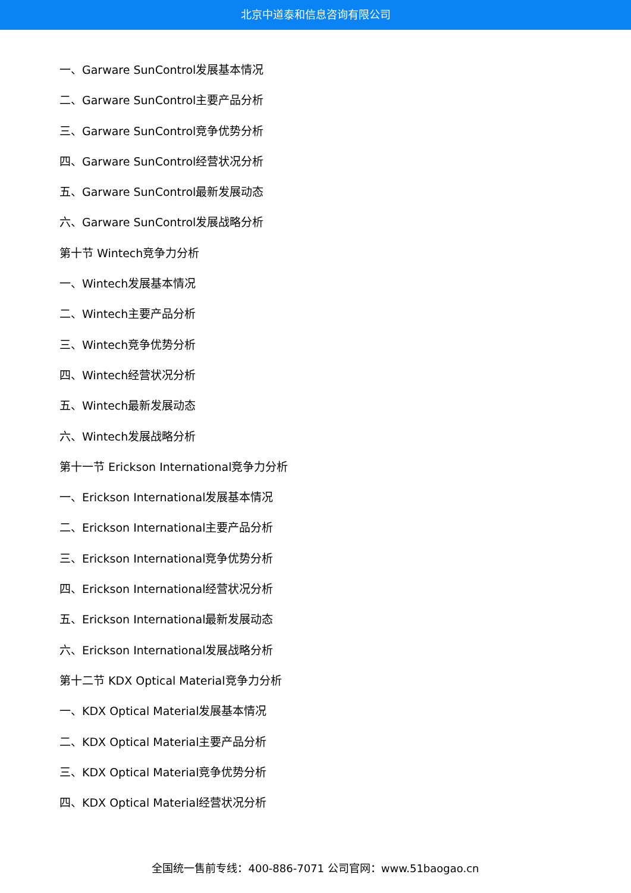北京中道泰和信息咨询有限公司
一、Garware SunControl发展基本情况
二、Garware SunControl主要产品分析
三、Garware SunControl竞争优势分析
四、Garware SunControl经营状况分析
五、Garware SunControl最新发展动态
六、Garware SunControl发展战略分析
第十节 Wintech竞争力分析
一、Wintech发展基本情况
二、Wintech主要产品分析
三、Wintech竞争优势分析
四、Wintech经营状况分析
五、Wintech最新发展动态
六、Wintech发展战略分析
第十一节 Erickson International竞争力分析
一、Erickson International发展基本情况
二、Erickson International主要产品分析
三、Erickson International竞争优势分析
四、Erickson International经营状况分析
五、Erickson International最新发展动态
六、Erickson International发展战略分析
第十二节 KDX Optical Material竞争力分析
一、KDX Optical Material发展基本情况
二、KDX Optical Material主要产品分析
三、KDX Optical Material竞争优势分析
四、KDX Optical Material经营状况分析
全国统一售前专线：400-886-7071 公司官网：www.51baogao.cn